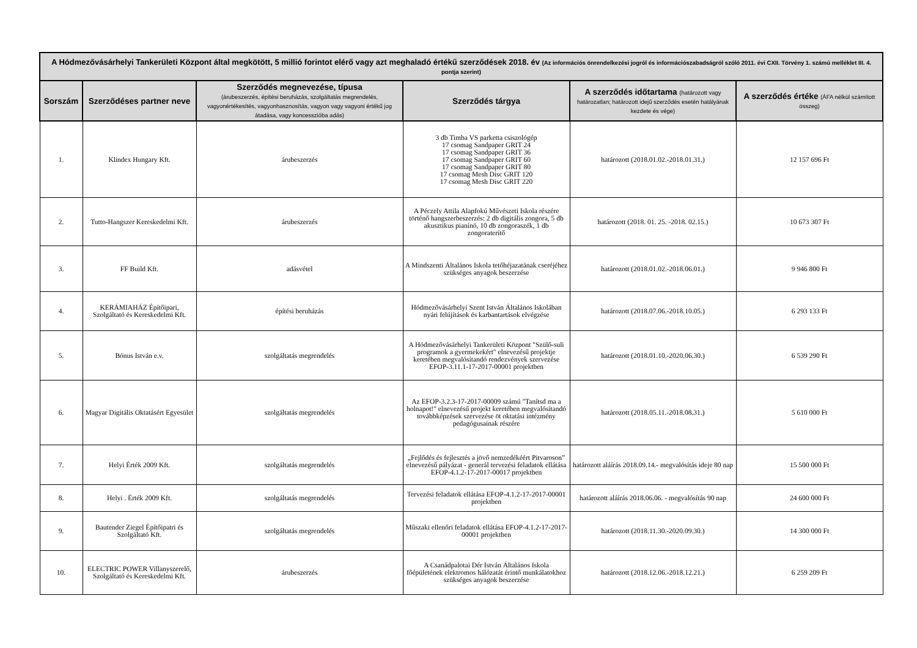| A Hódmezővásárhelyi Tankerületi Központ által megkötött, 5 millió forintot elérő vagy azt meghaladó értékű szerződések 2018. év (Az információs önrendelkezési jogról és információszabadságról szóló 2011. évi CXII. Törvény 1. számú melléklet III. 4. pontja szerint) | | | | | |
| --- | --- | --- | --- | --- | --- |
| Sorszám | Szerződéses partner neve | Szerződés megnevezése, típusa (árubeszerzés, építési beruházás, szolgáltatás megrendelés, vagyonértékesítés, vagyonhasznosítás, vagyon vagy vagyoni értékű jog átadása, vagy koncesszióba adás) | Szerződés tárgya | A szerződés időtartama (határozott vagy határozatlan; határozott idejű szerződés esetén hatályának kezdete és vége) | A szerződés értéke (ÁFA nélkül számított összeg) |
| 1. | Klindex Hungary Kft. | árubeszerzés | 3 db Timba VS parketta csiszológép 17 csomag Sandpaper GRIT 24 17 csomag Sandpaper GRIT 36 17 csomag Sandpaper GRIT 60 17 csomag Sandpaper GRIT 80 17 csomag Mesh Disc GRIT 120 17 csomag Mesh Disc GRIT 220 | határozott (2018.01.02.-2018.01.31.) | 12 157 696 Ft |
| 2. | Tutto-Hangszer Kereskedelmi Kft. | árubeszerzés | A Péczely Attila Alapfokú Művészeti Iskola részére történő hangszerbeszerzés: 2 db digitális zongora, 5 db akusztikus pianínó, 10 db zongoraszék, 1 db zongoraterítő | határozott (2018. 01. 25. -2018. 02.15.) | 10 673 307 Ft |
| 3. | FF Build Kft. | adásvétel | A Mindszenti Általános Iskola tetőhéjazatának cseréjéhez szükséges anyagok beszerzése | határozott (2018.01.02.-2018.06.01.) | 9 946 800 Ft |
| 4. | KERÁMIAHÁZ Építőipari, Szolgáltató és Kereskedelmi Kft. | építési beruházás | Hódmezővásárhelyi Szent István Általános Iskolában nyári felújítások és karbantartások elvégzése | határozott (2018.07.06.-2018.10.05.) | 6 293 133 Ft |
| 5. | Bónus István e.v. | szolgáltatás megrendelés | A Hódmezővásárhelyi Tankerületi Központ "Szülő-suli programok a gyermekekért" elnevezésű projektje keretében megvalósítandó rendezvények szervezése EFOP-3.11.1-17-2017-00001 projektben | határozott (2018.01.10.-2020.06.30.) | 6 539 290 Ft |
| 6. | Magyar Digitális Oktatásért Egyesület | szolgáltatás megrendelés | Az EFOP-3.2.3-17-2017-00009 számú "Tanítsd ma a holnapot!" elnevezésű projekt keretében megvalósítandó továbbképzések szervezése öt oktatási intézmény pedagógusainak részére | határozott (2018.05.11.-2018.08.31.) | 5 610 000 Ft |
| 7. | Helyi Érték 2009 Kft. | szolgáltatás megrendelés | „Fejlődés és fejlesztés a jövő nemzedékéért Pitvaroson” elnevezésű pályázat - generál tervezési feladatok ellátása EFOP-4.1.2-17-2017-00017 projektben | határozott aláírás 2018.09.14.- megvalósítás ideje 80 nap | 15 500 000 Ft |
| 8. | Helyi . Érték 2009 Kft. | szolgáltatás megrendelés | Tervezési feladatok ellátása EFOP-4.1.2-17-2017-00001 projektben | határozott aláírás 2018.06.06. - megvalósítás 90 nap | 24 600 000 Ft |
| 9. | Bautender Ziegel Építőipatri és Szolgáltató Kft. | szolgáltatás megrendelés | Műszaki ellenőri feladatok ellátása EFOP-4.1.2-17-2017-00001 projektben | határozott (2018.11.30.-2020.09.30.) | 14 300 000 Ft |
| 10. | ELECTRIC POWER Villanyszerelő, Szolgáltató és Kereskedelmi Kft. | árubeszerzés | A Csanádpalotai Dér István Általános Iskola főépületének elektromos hálózatát érintő munkálatokhoz szükséges anyagok beszerzése | határozott (2018.12.06.-2018.12.21.) | 6 259 209 Ft |